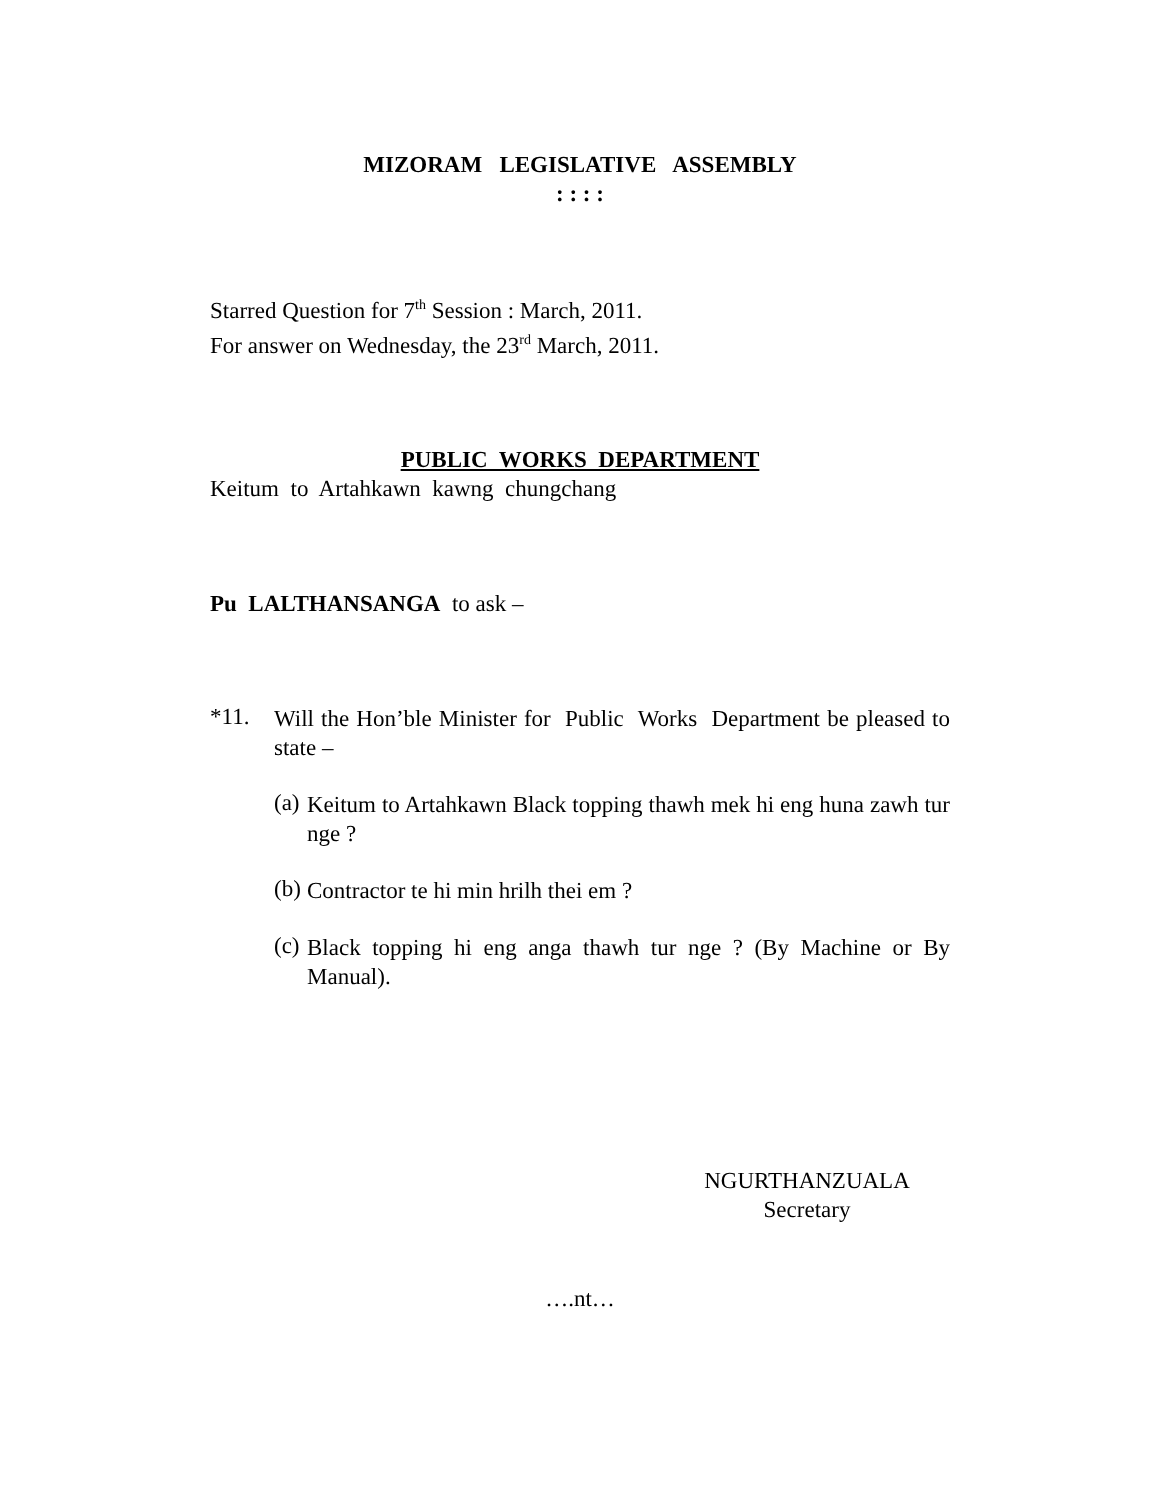MIZORAM LEGISLATIVE ASSEMBLY
: : : :
Starred Question for 7<sup>th</sup> Session : March, 2011.
For answer on Wednesday, the 23<sup>rd</sup> March, 2011.
PUBLIC WORKS DEPARTMENT
Keitum to Artahkawn kawng chungchang
Pu LALTHANSANGA to ask –
*11.
Will the Hon’ble Minister for Public Works Department be pleased to state –
(a)
Keitum to Artahkawn Black topping thawh mek hi eng huna zawh tur nge ?
(b)
Contractor te hi min hrilh thei em ?
(c)
Black topping hi eng anga thawh tur nge ? (By Machine or By Manual).
NGURTHANZUALA
Secretary
….nt…